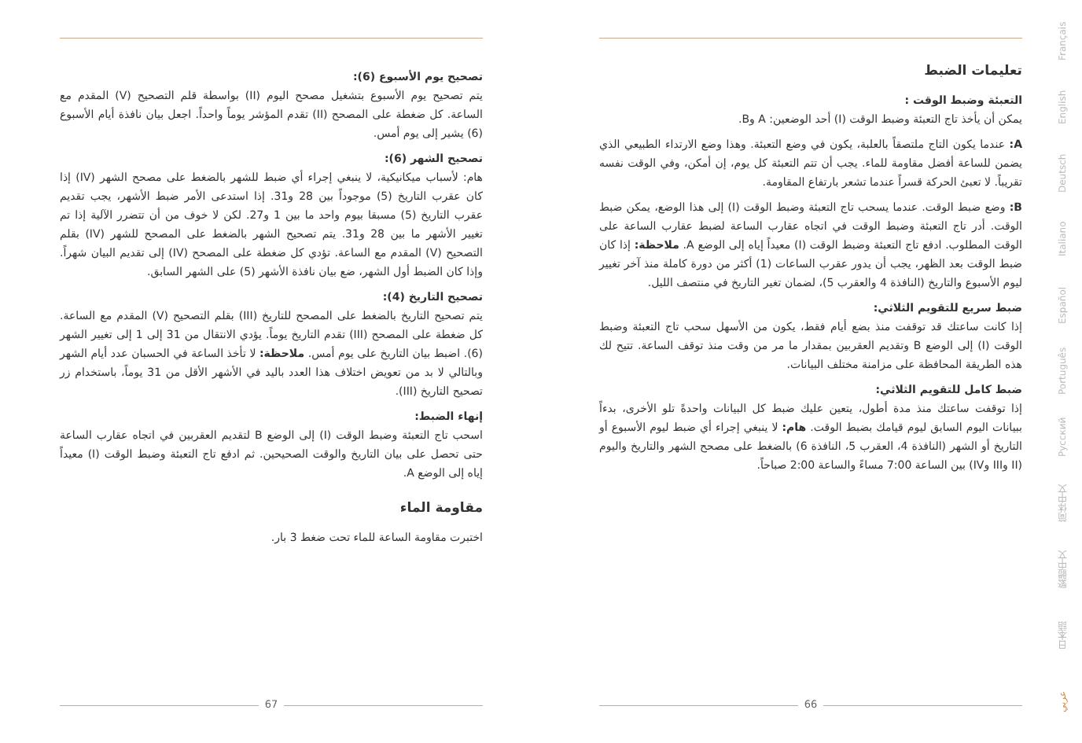تصحيح يوم الأسبوع (6):
يتم تصحيح يوم الأسبوع بتشغيل مصحح اليوم (II) بواسطة قلم التصحيح (V) المقدم مع الساعة. كل ضغطة على المصحح (II) تقدم المؤشر يوماً واحداً. اجعل بيان نافذة أيام الأسبوع (6) يشير إلى يوم أمس.
تصحيح الشهر (6):
هام: لأسباب ميكانيكية، لا ينبغي إجراء أي ضبط للشهر بالضغط على مصحح الشهر (IV) إذا كان عقرب التاريخ (5) موجوداً بين 28 و31. إذا استدعى الأمر ضبط الأشهر، يجب تقديم عقرب التاريخ (5) مسبقا بيوم واحد ما بين 1 و27. لكن لا خوف من أن تتضرر الآلية إذا تم تغيير الأشهر ما بين 28 و31. يتم تصحيح الشهر بالضغط على المصحح للشهر (IV) بقلم التصحيح (V) المقدم مع الساعة. تؤدي كل ضغطة على المصحح (IV) إلى تقديم البيان شهراً. وإذا كان الضبط أول الشهر، ضع بيان نافذة الأشهر (5) على الشهر السابق.
تصحيح التاريخ (4):
يتم تصحيح التاريخ بالضغط على المصحح للتاريخ (III) بقلم التصحيح (V) المقدم مع الساعة. كل ضغطة على المصحح (III) تقدم التاريخ يوماً. يؤدي الانتقال من 31 إلى 1 إلى تغيير الشهر (6). اضبط بيان التاريخ على يوم أمس. ملاحظة: لا تأخذ الساعة في الحسبان عدد أيام الشهر وبالتالي لا بد من تعويض اختلاف هذا العدد باليد في الأشهر الأقل من 31 يوماً، باستخدام زر تصحيح التاريخ (III).
إنهاء الضبط:
اسحب تاج التعبئة وضبط الوقت (I) إلى الوضع B لتقديم العقربين في اتجاه عقارب الساعة حتى تحصل على بيان التاريخ والوقت الصحيحين. ثم ادفع تاج التعبئة وضبط الوقت (I) معيداً إياه إلى الوضع A.
مقاومة الماء
اختبرت مقاومة الساعة للماء تحت ضغط 3 بار.
تعليمات الضبط
التعبئة وضبط الوقت :
يمكن أن يأخذ تاج التعبئة وضبط الوقت (I) أحد الوضعين: A وB.
A: عندما يكون التاج ملتصقاً بالعلبة، يكون في وضع التعبئة. وهذا وضع الارتداء الطبيعي الذي يضمن للساعة أفضل مقاومة للماء. يجب أن تتم التعبئة كل يوم، إن أمكن، وفي الوقت نفسه تقريباً. لا تعبئ الحركة قسراً عندما تشعر بارتفاع المقاومة.
B: وضع ضبط الوقت. عندما يسحب تاج التعبئة وضبط الوقت (I) إلى هذا الوضع، يمكن ضبط الوقت. أدر تاج التعبئة وضبط الوقت في اتجاه عقارب الساعة لضبط عقارب الساعة على الوقت المطلوب. ادفع تاج التعبئة وضبط الوقت (I) معيداً إياه إلى الوضع A. ملاحظة: إذا كان ضبط الوقت بعد الظهر، يجب أن يدور عقرب الساعات (1) أكثر من دورة كاملة منذ آخر تغيير ليوم الأسبوع والتاريخ (النافذة 4 والعقرب 5)، لضمان تغير التاريخ في منتصف الليل.
ضبط سريع للتقويم الثلاثي:
إذا كانت ساعتك قد توقفت منذ بضع أيام فقط، يكون من الأسهل سحب تاج التعبئة وضبط الوقت (I) إلى الوضع B وتقديم العقربين بمقدار ما مر من وقت منذ توقف الساعة. تتيح لك هذه الطريقة المحافظة على مزامنة مختلف البيانات.
ضبط كامل للتقويم الثلاثي:
إذا توقفت ساعتك منذ مدة أطول، يتعين عليك ضبط كل البيانات واحدةً تلو الأخرى، بدءاً ببيانات اليوم السابق ليوم قيامك بضبط الوقت. هام: لا ينبغي إجراء أي ضبط ليوم الأسبوع أو التاريخ أو الشهر (النافذة 4، العقرب 5، النافذة 6) بالضغط على مصحح الشهر والتاريخ واليوم (II وIII وIV) بين الساعة 7:00 مساءً والساعة 2:00 صباحاً.
67 66
Français
English
Deutsch
Italiano
Español
Português
Русский
简体中文
繁體中文
日本語
عربي